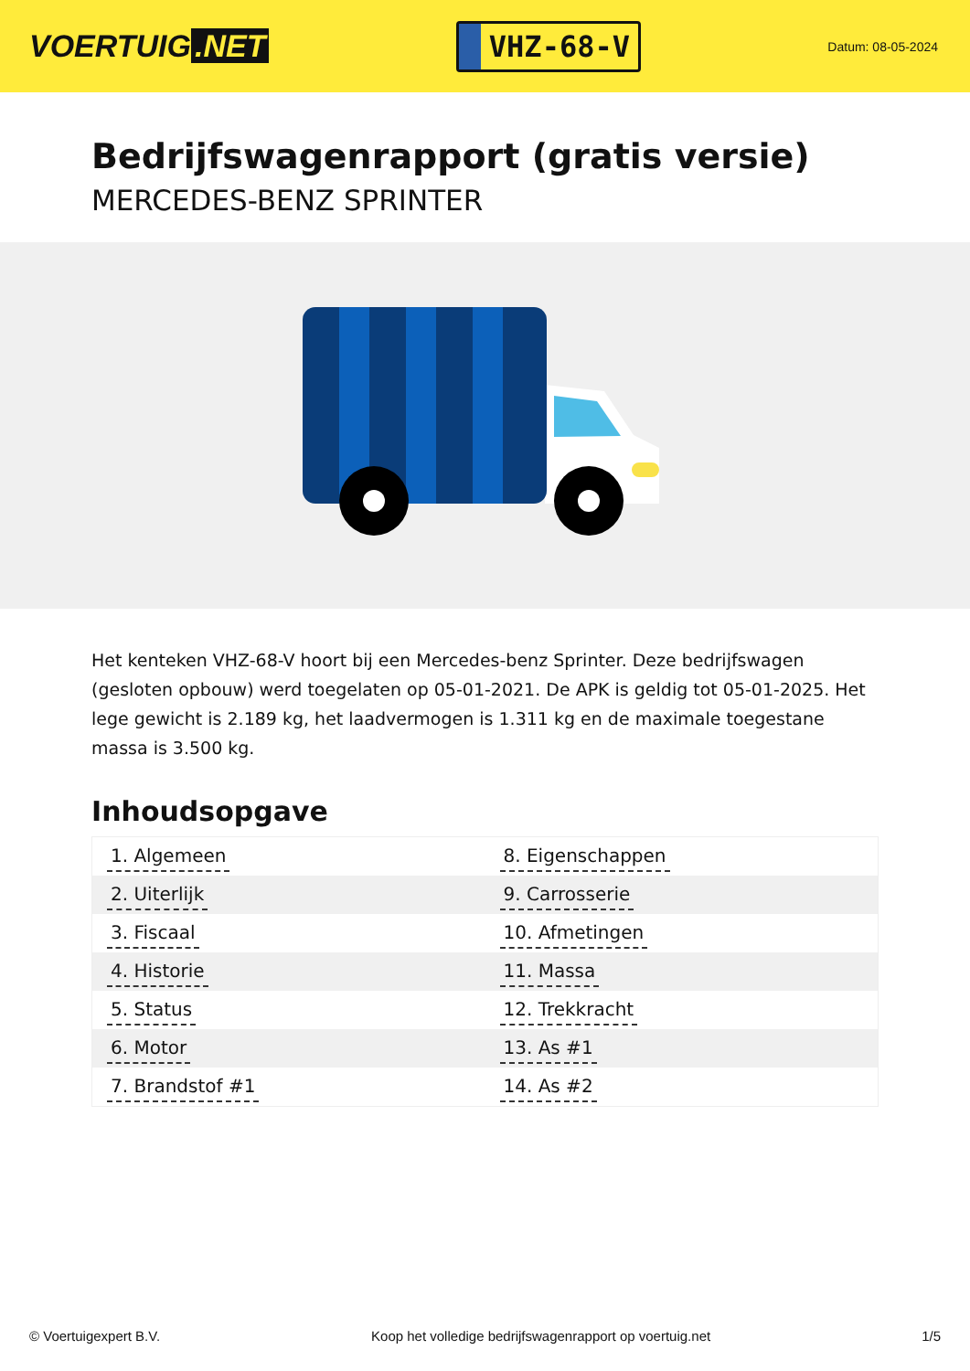VOERTUIG.NET
VHZ-68-V
Datum: 08-05-2024
Bedrijfswagenrapport (gratis versie)
MERCEDES-BENZ SPRINTER
Het kenteken VHZ-68-V hoort bij een Mercedes-benz Sprinter. Deze bedrijfswagen (gesloten opbouw) werd toegelaten op 05-01-2021. De APK is geldig tot 05-01-2025. Het lege gewicht is 2.189 kg, het laadvermogen is 1.311 kg en de maximale toegestane massa is 3.500 kg.
Inhoudsopgave
| 1. Algemeen | 8. Eigenschappen |
| 2. Uiterlijk | 9. Carrosserie |
| 3. Fiscaal | 10. Afmetingen |
| 4. Historie | 11. Massa |
| 5. Status | 12. Trekkracht |
| 6. Motor | 13. As #1 |
| 7. Brandstof #1 | 14. As #2 |
© Voertuigexpert B.V. Koop het volledige bedrijfswagenrapport op voertuig.net 1/5